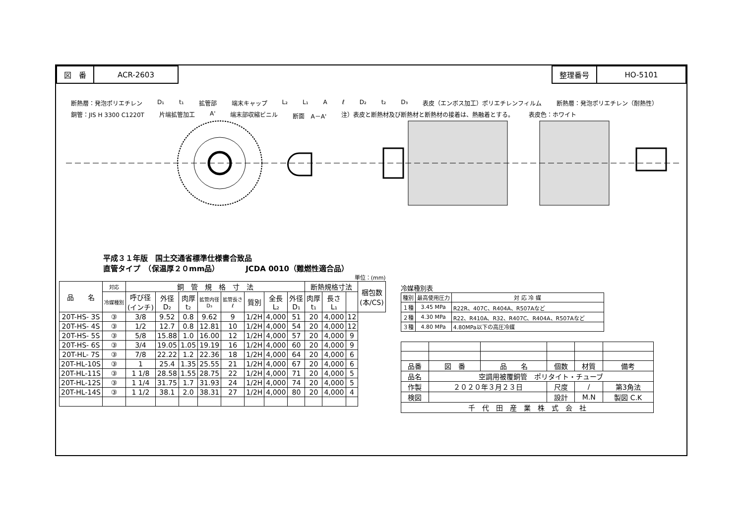| 図 番 | ACR-2603 |
| 整理番号 | HO-5101 |
断熱層：発泡ポリエチレン D₁ t₁ 拡管部 端末キャップ L₂ L₁ A ℓ D₂ t₂ D₃ 表皮（エンボス加工）ポリエチレンフィルム 断熱層：発泡ポリエチレン（耐熱性） 銅管：JIS H 3300 C1220T 片端拡管加工 A' 端末部収縮ビニル 断面　A－A' 注）表皮と断熱材及び断熱材と断熱材の接着は、熱融着とする。 表皮色：ホワイト
平成３１年版　国土交通省標準仕様書合致品
直管タイプ　（保温厚２０mm品）　　　　JCDA 0010（難燃性適合品）
単位：(mm)
| 品 名 | 対応 | 銅 管 規 格 寸 法 | | | | | | | | 断熱規格寸法 | | | 梱包数 (本/CS) |
| --- | --- | --- | --- | --- | --- | --- | --- | --- | --- | --- | --- | --- | --- |
| | 冷媒種別 | 呼び径 (インチ) | 外径 D₂ | 肉厚 t₂ | 拡管内径 D₃ | 拡管長さ ℓ | 質別 | 全長 L₂ | 外径 D₁ | 肉厚 t₁ | 長さ L₁ | | |
| 20T-HS- 3S | ③ | 3/8 | 9.52 | 0.8 | 9.62 | 9 | 1/2H | 4,000 | 51 | 20 | 4,000 | 12 | |
| 20T-HS- 4S | ③ | 1/2 | 12.7 | 0.8 | 12.81 | 10 | 1/2H | 4,000 | 54 | 20 | 4,000 | 12 | |
| 20T-HS- 5S | ③ | 5/8 | 15.88 | 1.0 | 16.00 | 12 | 1/2H | 4,000 | 57 | 20 | 4,000 | 9 | |
| 20T-HS- 6S | ③ | 3/4 | 19.05 | 1.05 | 19.19 | 16 | 1/2H | 4,000 | 60 | 20 | 4,000 | 9 | |
| 20T-HL- 7S | ③ | 7/8 | 22.22 | 1.2 | 22.36 | 18 | 1/2H | 4,000 | 64 | 20 | 4,000 | 6 | |
| 20T-HL-10S | ③ | 1 | 25.4 | 1.35 | 25.55 | 21 | 1/2H | 4,000 | 67 | 20 | 4,000 | 6 | |
| 20T-HL-11S | ③ | 1 1/8 | 28.58 | 1.55 | 28.75 | 22 | 1/2H | 4,000 | 71 | 20 | 4,000 | 5 | |
| 20T-HL-12S | ③ | 1 1/4 | 31.75 | 1.7 | 31.93 | 24 | 1/2H | 4,000 | 74 | 20 | 4,000 | 5 | |
| 20T-HL-14S | ③ | 1 1/2 | 38.1 | 2.0 | 38.31 | 27 | 1/2H | 4,000 | 80 | 20 | 4,000 | 4 | |
冷媒種別表
| 種別 | 最高使用圧力 | 対 応 冷 媒 |
| --- | --- | --- |
| １種 | 3.45 MPa | R22R、407C、R404A、R507Aなど |
| ２種 | 4.30 MPa | R22、R410A、R32、R407C、R404A、R507Aなど |
| ３種 | 4.80 MPa | 4.80MPa以下の高圧冷媒 |
| 品番 | 図 番 | 品 名 | 個数 | 材質 | 備考 |
| 品名 | 空調用被覆銅管 ポリタイト・チューブ | | | | |
| 作製 | ２０２０年３月２３日 | | 尺度 | / | 第3角法 |
| 検図 | | | 設計 | M.N | 製図 C.K |
| 千 代 田 産 業 株 式 会 社 | | | | | |